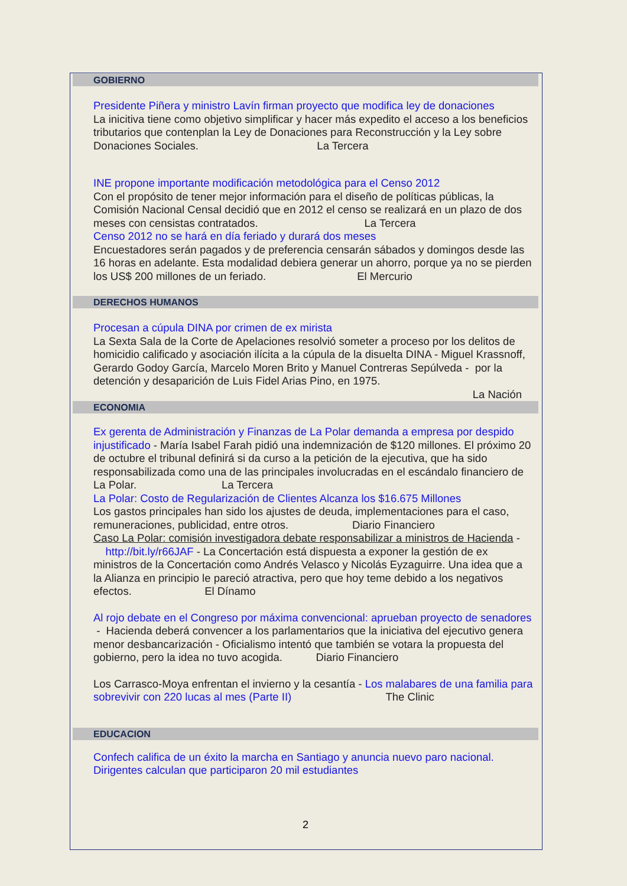GOBIERNO
Presidente Piñera y ministro Lavín firman proyecto que modifica ley de donaciones
La inicitiva tiene como objetivo simplificar y hacer más expedito el acceso a los beneficios tributarios que contenplan la Ley de Donaciones para Reconstrucción y la Ley sobre Donaciones Sociales. La Tercera
INE propone importante modificación metodológica para el Censo 2012
Con el propósito de tener mejor información para el diseño de políticas públicas, la Comisión Nacional Censal decidió que en 2012 el censo se realizará en un plazo de dos meses con censistas contratados. La Tercera
Censo 2012 no se hará en día feriado y durará dos meses
Encuestadores serán pagados y de preferencia censarán sábados y domingos desde las 16 horas en adelante. Esta modalidad debiera generar un ahorro, porque ya no se pierden los US$ 200 millones de un feriado. El Mercurio
DERECHOS HUMANOS
Procesan a cúpula DINA por crimen de ex mirista
La Sexta Sala de la Corte de Apelaciones resolvió someter a proceso por los delitos de homicidio calificado y asociación ilícita a la cúpula de la disuelta DINA - Miguel Krassnoff, Gerardo Godoy García, Marcelo Moren Brito y Manuel Contreras Sepúlveda - por la detención y desaparición de Luis Fidel Arias Pino, en 1975.
La Nación
ECONOMIA
Ex gerenta de Administración y Finanzas de La Polar demanda a empresa por despido injustificado - María Isabel Farah pidió una indemnización de $120 millones. El próximo 20 de octubre el tribunal definirá si da curso a la petición de la ejecutiva, que ha sido responsabilizada como una de las principales involucradas en el escándalo financiero de La Polar. La Tercera
La Polar: Costo de Regularización de Clientes Alcanza los $16.675 Millones
Los gastos principales han sido los ajustes de deuda, implementaciones para el caso, remuneraciones, publicidad, entre otros. Diario Financiero
Caso La Polar: comisión investigadora debate responsabilizar a ministros de Hacienda - http://bit.ly/r66JAF - La Concertación está dispuesta a exponer la gestión de ex ministros de la Concertación como Andrés Velasco y Nicolás Eyzaguirre. Una idea que a la Alianza en principio le pareció atractiva, pero que hoy teme debido a los negativos efectos. El Dínamo
Al rojo debate en el Congreso por máxima convencional: aprueban proyecto de senadores - Hacienda deberá convencer a los parlamentarios que la iniciativa del ejecutivo genera menor desbancarización - Oficialismo intentó que también se votara la propuesta del gobierno, pero la idea no tuvo acogida. Diario Financiero
Los Carrasco-Moya enfrentan el invierno y la cesantía - Los malabares de una familia para sobrevivir con 220 lucas al mes (Parte II) The Clinic
EDUCACION
Confech califica de un éxito la marcha en Santiago y anuncia nuevo paro nacional. Dirigentes calculan que participaron 20 mil estudiantes
2